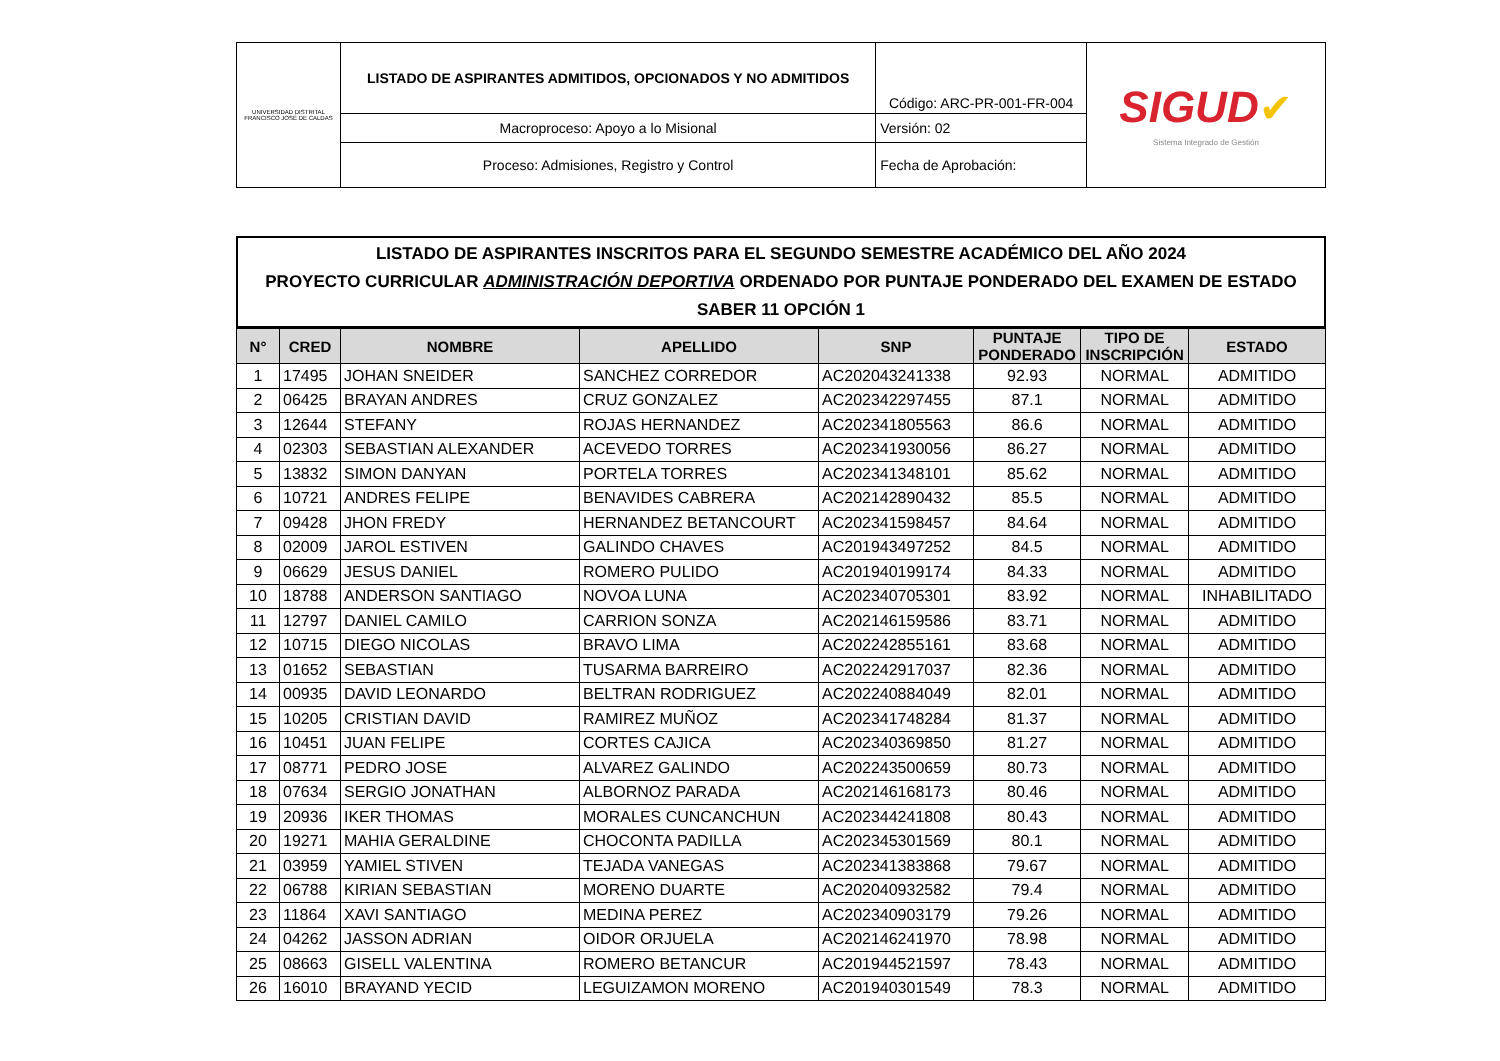| UNIVERSIDAD DISTRITAL FRANCISCO JOSÉ DE CALDAS | LISTADO DE ASPIRANTES ADMITIDOS, OPCIONADOS Y NO ADMITIDOS | Código: ARC-PR-001-FR-004 | SIGUD ✔ Sistema Integrado de Gestión |
| | Macroproceso: Apoyo a lo Misional | Versión: 02 | |
| | Proceso: Admisiones, Registro y Control | Fecha de Aprobación: | |
LISTADO DE ASPIRANTES INSCRITOS PARA EL SEGUNDO SEMESTRE ACADÉMICO DEL AÑO 2024
PROYECTO CURRICULAR ADMINISTRACIÓN DEPORTIVA ORDENADO POR PUNTAJE PONDERADO DEL EXAMEN DE ESTADO
SABER 11 OPCIÓN 1
| N° | CRED | NOMBRE | APELLIDO | SNP | PUNTAJE PONDERADO | TIPO DE INSCRIPCIÓN | ESTADO |
| --- | --- | --- | --- | --- | --- | --- | --- |
| 1 | 17495 | JOHAN SNEIDER | SANCHEZ CORREDOR | AC202043241338 | 92.93 | NORMAL | ADMITIDO |
| 2 | 06425 | BRAYAN ANDRES | CRUZ GONZALEZ | AC202342297455 | 87.1 | NORMAL | ADMITIDO |
| 3 | 12644 | STEFANY | ROJAS HERNANDEZ | AC202341805563 | 86.6 | NORMAL | ADMITIDO |
| 4 | 02303 | SEBASTIAN ALEXANDER | ACEVEDO TORRES | AC202341930056 | 86.27 | NORMAL | ADMITIDO |
| 5 | 13832 | SIMON DANYAN | PORTELA TORRES | AC202341348101 | 85.62 | NORMAL | ADMITIDO |
| 6 | 10721 | ANDRES FELIPE | BENAVIDES CABRERA | AC202142890432 | 85.5 | NORMAL | ADMITIDO |
| 7 | 09428 | JHON FREDY | HERNANDEZ BETANCOURT | AC202341598457 | 84.64 | NORMAL | ADMITIDO |
| 8 | 02009 | JAROL ESTIVEN | GALINDO CHAVES | AC201943497252 | 84.5 | NORMAL | ADMITIDO |
| 9 | 06629 | JESUS DANIEL | ROMERO PULIDO | AC201940199174 | 84.33 | NORMAL | ADMITIDO |
| 10 | 18788 | ANDERSON SANTIAGO | NOVOA LUNA | AC202340705301 | 83.92 | NORMAL | INHABILITADO |
| 11 | 12797 | DANIEL CAMILO | CARRION SONZA | AC202146159586 | 83.71 | NORMAL | ADMITIDO |
| 12 | 10715 | DIEGO NICOLAS | BRAVO LIMA | AC202242855161 | 83.68 | NORMAL | ADMITIDO |
| 13 | 01652 | SEBASTIAN | TUSARMA BARREIRO | AC202242917037 | 82.36 | NORMAL | ADMITIDO |
| 14 | 00935 | DAVID LEONARDO | BELTRAN RODRIGUEZ | AC202240884049 | 82.01 | NORMAL | ADMITIDO |
| 15 | 10205 | CRISTIAN DAVID | RAMIREZ MUÑOZ | AC202341748284 | 81.37 | NORMAL | ADMITIDO |
| 16 | 10451 | JUAN FELIPE | CORTES CAJICA | AC202340369850 | 81.27 | NORMAL | ADMITIDO |
| 17 | 08771 | PEDRO JOSE | ALVAREZ GALINDO | AC202243500659 | 80.73 | NORMAL | ADMITIDO |
| 18 | 07634 | SERGIO JONATHAN | ALBORNOZ PARADA | AC202146168173 | 80.46 | NORMAL | ADMITIDO |
| 19 | 20936 | IKER THOMAS | MORALES CUNCANCHUN | AC202344241808 | 80.43 | NORMAL | ADMITIDO |
| 20 | 19271 | MAHIA GERALDINE | CHOCONTA PADILLA | AC202345301569 | 80.1 | NORMAL | ADMITIDO |
| 21 | 03959 | YAMIEL STIVEN | TEJADA VANEGAS | AC202341383868 | 79.67 | NORMAL | ADMITIDO |
| 22 | 06788 | KIRIAN SEBASTIAN | MORENO DUARTE | AC202040932582 | 79.4 | NORMAL | ADMITIDO |
| 23 | 11864 | XAVI SANTIAGO | MEDINA PEREZ | AC202340903179 | 79.26 | NORMAL | ADMITIDO |
| 24 | 04262 | JASSON ADRIAN | OIDOR ORJUELA | AC202146241970 | 78.98 | NORMAL | ADMITIDO |
| 25 | 08663 | GISELL VALENTINA | ROMERO BETANCUR | AC201944521597 | 78.43 | NORMAL | ADMITIDO |
| 26 | 16010 | BRAYAND YECID | LEGUIZAMON MORENO | AC201940301549 | 78.3 | NORMAL | ADMITIDO |